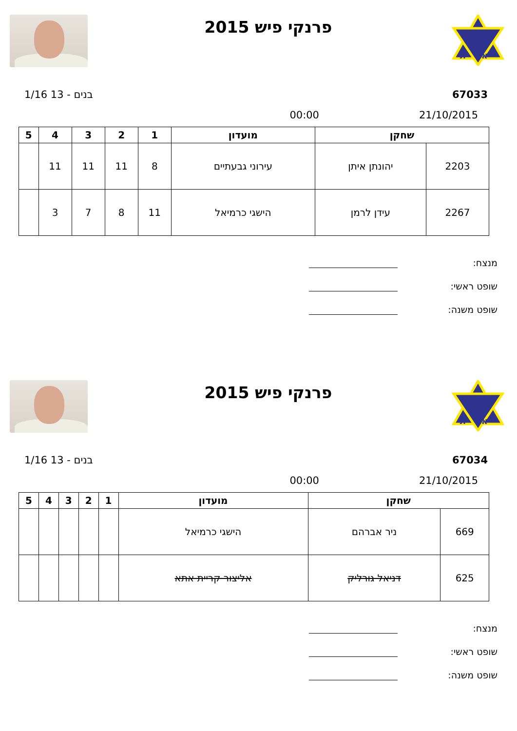ת
א
פרנקי פיש 2015
67033 בנים - 13 1/16
21/10/2015 00:00
| שחקן | | מועדון | 1 | 2 | 3 | 4 | 5 |
| --- | --- | --- | --- | --- | --- | --- | --- |
| 2203 | יהונתן איתן | עירוני גבעתיים | 8 | 11 | 11 | 11 | |
| 2267 | עידן לרמן | הישגי כרמיאל | 11 | 8 | 7 | 3 | |
מנצח:
שופט ראשי:
שופט משנה:
ת
א
פרנקי פיש 2015
67034 בנים - 13 1/16
21/10/2015 00:00
| שחקן | | מועדון | 1 | 2 | 3 | 4 | 5 |
| --- | --- | --- | --- | --- | --- | --- | --- |
| 669 | ניר אברהם | הישגי כרמיאל | | | | | |
| 625 | דניאל גורליק | אליצור קריית אתא | | | | | |
מנצח:
שופט ראשי:
שופט משנה: